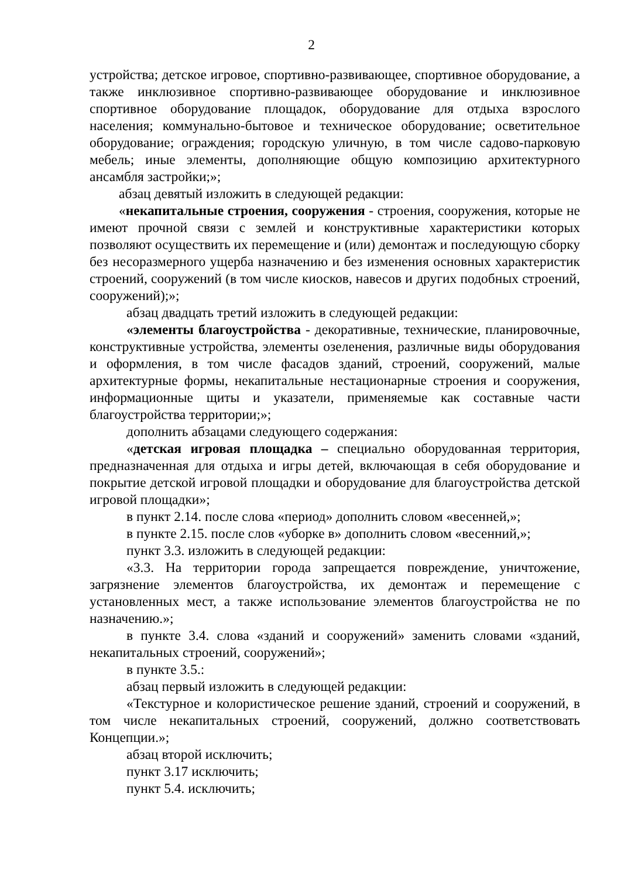2
устройства; детское игровое, спортивно-развивающее, спортивное оборудование, а также инклюзивное спортивно-развивающее оборудование и инклюзивное спортивное оборудование площадок, оборудование для отдыха взрослого населения; коммунально-бытовое и техническое оборудование; осветительное оборудование; ограждения; городскую уличную, в том числе садово-парковую мебель; иные элементы, дополняющие общую композицию архитектурного ансамбля застройки;»;
абзац девятый изложить в следующей редакции:
«некапитальные строения, сооружения - строения, сооружения, которые не имеют прочной связи с землей и конструктивные характеристики которых позволяют осуществить их перемещение и (или) демонтаж и последующую сборку без несоразмерного ущерба назначению и без изменения основных характеристик строений, сооружений (в том числе киосков, навесов и других подобных строений, сооружений);»;
абзац двадцать третий изложить в следующей редакции:
«элементы благоустройства - декоративные, технические, планировочные, конструктивные устройства, элементы озеленения, различные виды оборудования и оформления, в том числе фасадов зданий, строений, сооружений, малые архитектурные формы, некапитальные нестационарные строения и сооружения, информационные щиты и указатели, применяемые как составные части благоустройства территории;»;
дополнить абзацами следующего содержания:
«детская игровая площадка – специально оборудованная территория, предназначенная для отдыха и игры детей, включающая в себя оборудование и покрытие детской игровой площадки и оборудование для благоустройства детской игровой площадки»;
в пункт 2.14. после слова «период» дополнить словом «весенней,»;
в пункте 2.15. после слов «уборке в» дополнить словом «весенний,»;
пункт 3.3. изложить в следующей редакции:
«3.3. На территории города запрещается повреждение, уничтожение, загрязнение элементов благоустройства, их демонтаж и перемещение с установленных мест, а также использование элементов благоустройства не по назначению.»;
в пункте 3.4. слова «зданий и сооружений» заменить словами «зданий, некапитальных строений, сооружений»;
в пункте 3.5.:
абзац первый изложить в следующей редакции:
«Текстурное и колористическое решение зданий, строений и сооружений, в том числе некапитальных строений, сооружений, должно соответствовать Концепции.»;
абзац второй исключить;
пункт 3.17 исключить;
пункт 5.4. исключить;